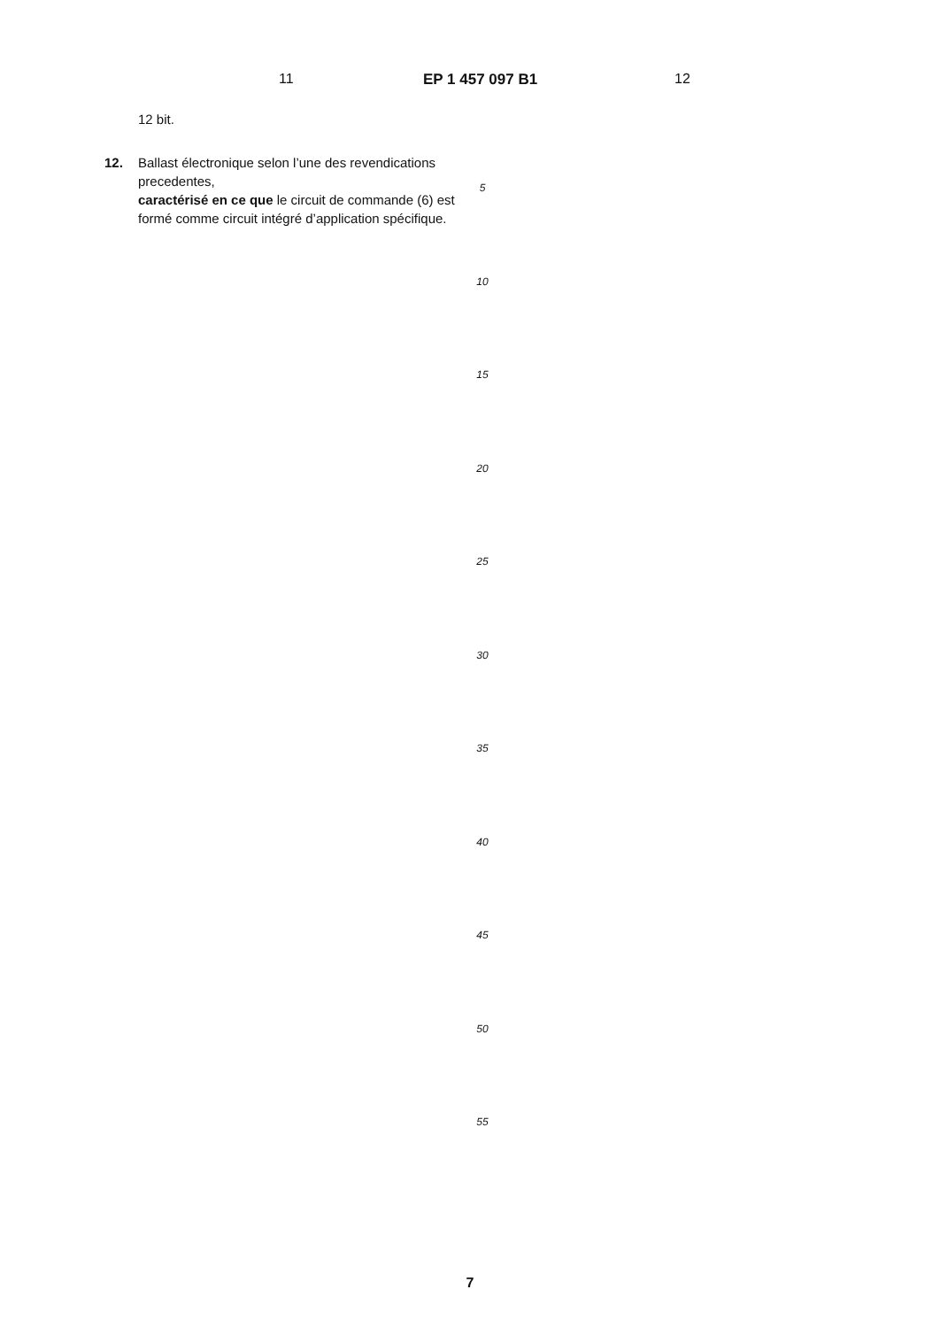11 EP 1 457 097 B1 12
12 bit.
12. Ballast électronique selon l’une des revendications precedentes,
caractérisé en ce que le circuit de commande (6) est formé comme circuit intégré d’application spécifique.
5
10
15
20
25
30
35
40
45
50
55
7